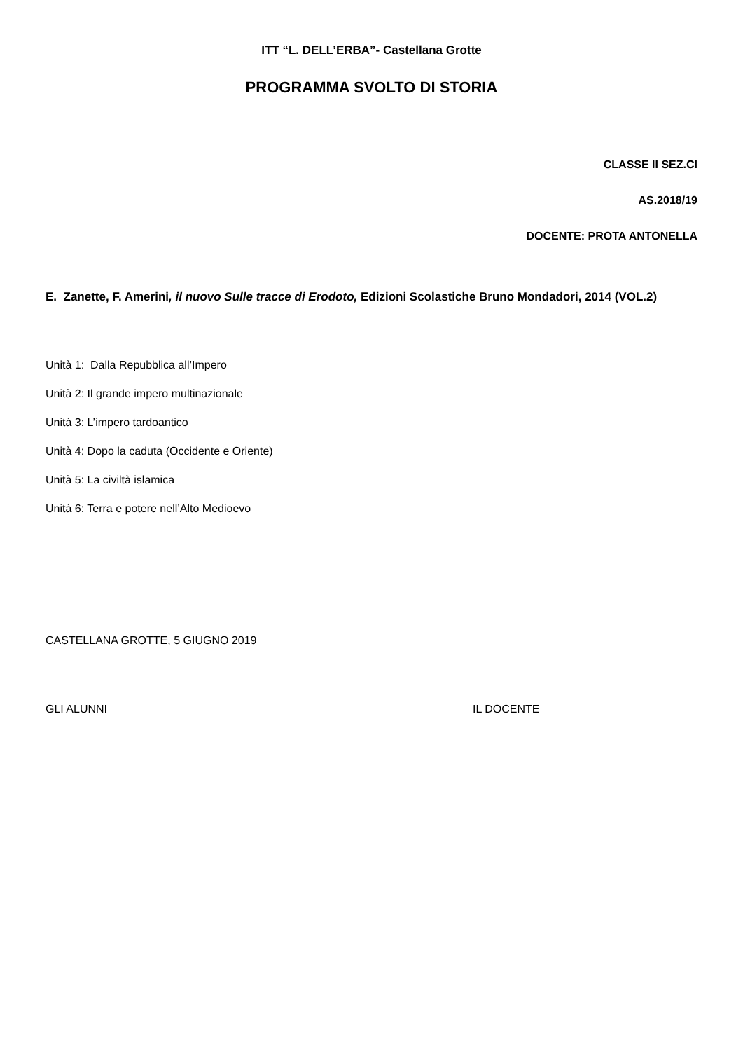ITT “L. DELL’ERBA”- Castellana Grotte
PROGRAMMA SVOLTO DI STORIA
CLASSE II SEZ.CI
AS.2018/19
DOCENTE: PROTA ANTONELLA
E. Zanette, F. Amerini, il nuovo Sulle tracce di Erodoto, Edizioni Scolastiche Bruno Mondadori, 2014 (VOL.2)
Unità 1: Dalla Repubblica all’Impero
Unità 2: Il grande impero multinazionale
Unità 3: L’impero tardoantico
Unità 4: Dopo la caduta (Occidente e Oriente)
Unità 5: La civiltà islamica
Unità 6: Terra e potere nell’Alto Medioevo
CASTELLANA GROTTE, 5 GIUGNO 2019
GLI ALUNNI IL DOCENTE